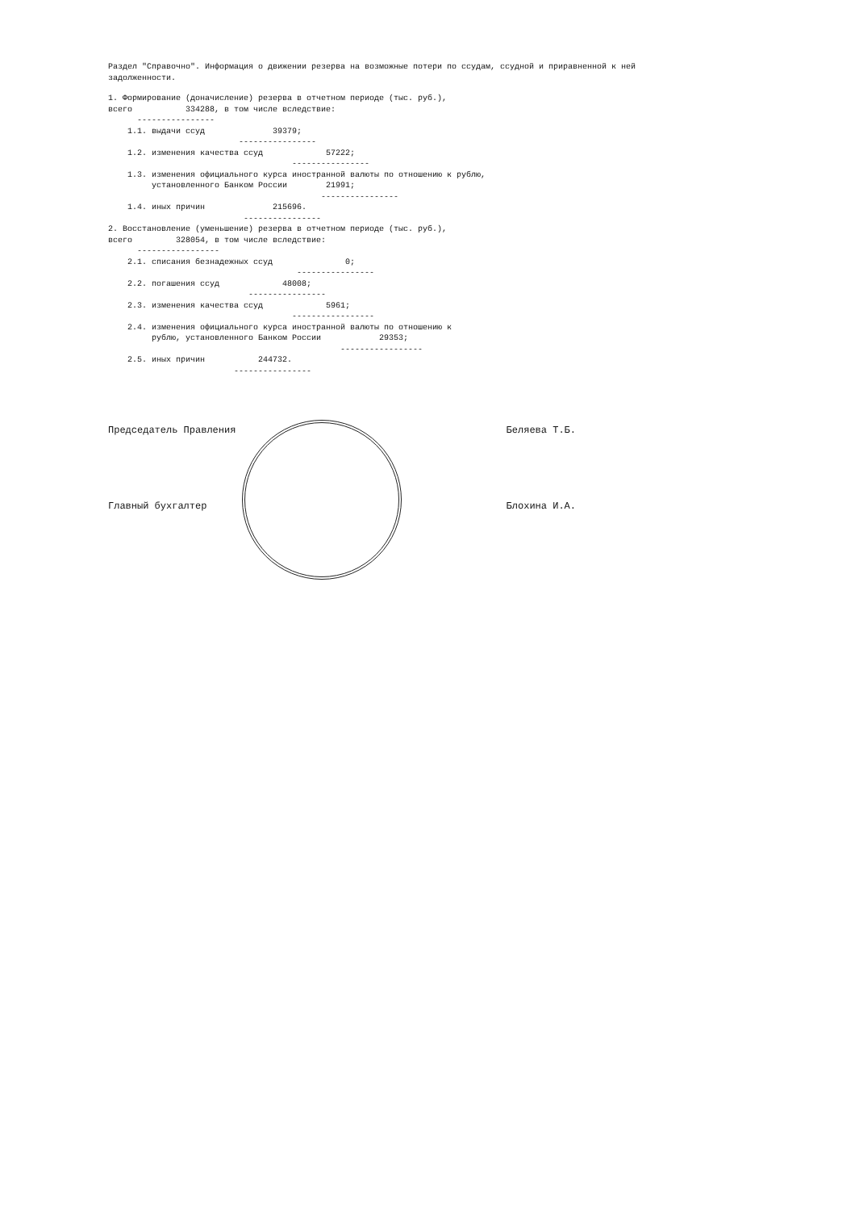Раздел "Справочно". Информация о движении резерва на возможные потери по ссудам, ссудной и приравненной к ней
задолженности.
1. Формирование (доначисление) резерва в отчетном периоде (тыс. руб.),
всего 334288, в том числе вследствие:
----------------
1.1. выдачи ссуд 39379;
----------------
1.2. изменения качества ссуд 57222;
----------------
1.3. изменения официального курса иностранной валюты по отношению к рублю,
установленного Банком России 21991;
----------------
1.4. иных причин 215696.
----------------
2. Восстановление (уменьшение) резерва в отчетном периоде (тыс. руб.),
всего 328054, в том числе вследствие:
-----------------
2.1. списания безнадежных ссуд 0;
----------------
2.2. погашения ссуд 48008;
----------------
2.3. изменения качества ссуд 5961;
-----------------
2.4. изменения официального курса иностранной валюты по отношению к
рублю, установленного Банком России 29353;
-----------------
2.5. иных причин 244732.
----------------
Председатель Правления Беляева Т.Б.
Главный бухгалтер Блохина И.А.